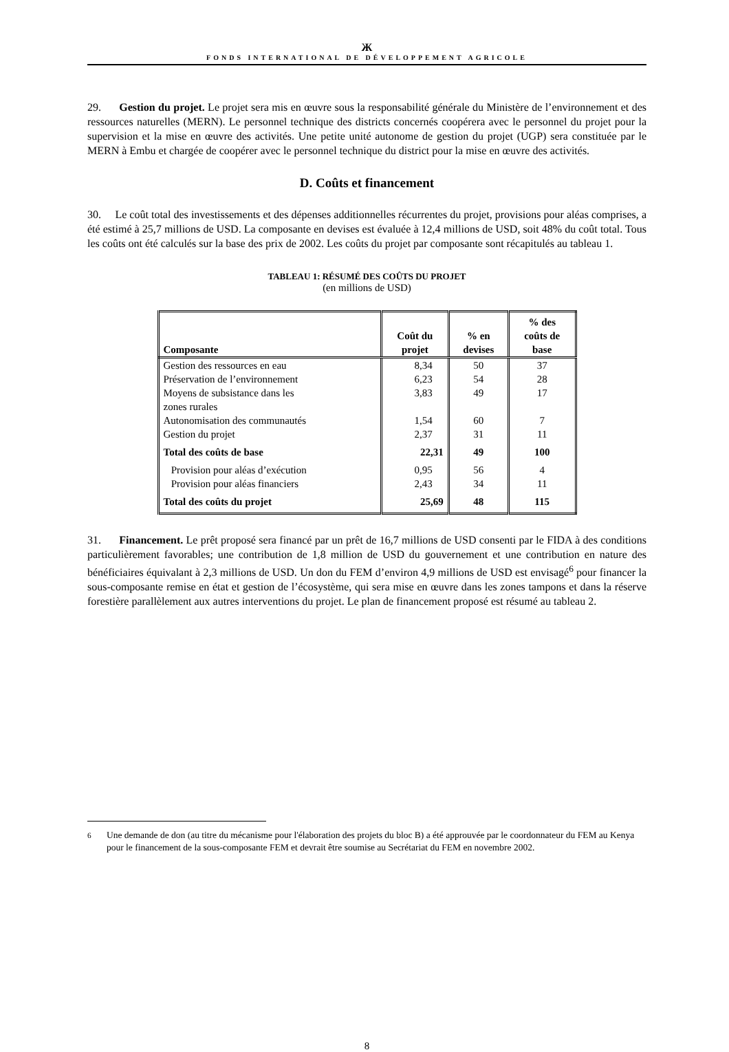Ж
FONDS INTERNATIONAL DE DÉVELOPPEMENT AGRICOLE
29. Gestion du projet. Le projet sera mis en œuvre sous la responsabilité générale du Ministère de l’environnement et des ressources naturelles (MERN). Le personnel technique des districts concernés coopérera avec le personnel du projet pour la supervision et la mise en œuvre des activités. Une petite unité autonome de gestion du projet (UGP) sera constituée par le MERN à Embu et chargée de coopérer avec le personnel technique du district pour la mise en œuvre des activités.
D. Coûts et financement
30. Le coût total des investissements et des dépenses additionnelles récurrentes du projet, provisions pour aléas comprises, a été estimé à 25,7 millions de USD. La composante en devises est évaluée à 12,4 millions de USD, soit 48% du coût total. Tous les coûts ont été calculés sur la base des prix de 2002. Les coûts du projet par composante sont récapitulés au tableau 1.
TABLEAU 1: RÉSUMÉ DES COÛTS DU PROJET
(en millions de USD)
| Composante | Coût du projet | % en devises | % des coûts de base |
| --- | --- | --- | --- |
| Gestion des ressources en eau | 8,34 | 50 | 37 |
| Préservation de l’environnement | 6,23 | 54 | 28 |
| Moyens de subsistance dans les zones rurales | 3,83 | 49 | 17 |
| Autonomisation des communautés | 1,54 | 60 | 7 |
| Gestion du projet | 2,37 | 31 | 11 |
| Total des coûts de base | 22,31 | 49 | 100 |
| Provision pour aléas d’exécution | 0,95 | 56 | 4 |
| Provision pour aléas financiers | 2,43 | 34 | 11 |
| Total des coûts du projet | 25,69 | 48 | 115 |
31. Financement. Le prêt proposé sera financé par un prêt de 16,7 millions de USD consenti par le FIDA à des conditions particulièrement favorables; une contribution de 1,8 million de USD du gouvernement et une contribution en nature des bénéficiaires équivalant à 2,3 millions de USD. Un don du FEM d’environ 4,9 millions de USD est envisagé<sup>6</sup> pour financer la sous-composante remise en état et gestion de l’écosystème, qui sera mise en œuvre dans les zones tampons et dans la réserve forestière parallèlement aux autres interventions du projet. Le plan de financement proposé est résumé au tableau 2.
<sup>6</sup> Une demande de don (au titre du mécanisme pour l'élaboration des projets du bloc B) a été approuvée par le coordonnateur du FEM au Kenya pour le financement de la sous-composante FEM et devrait être soumise au Secrétariat du FEM en novembre 2002.
8